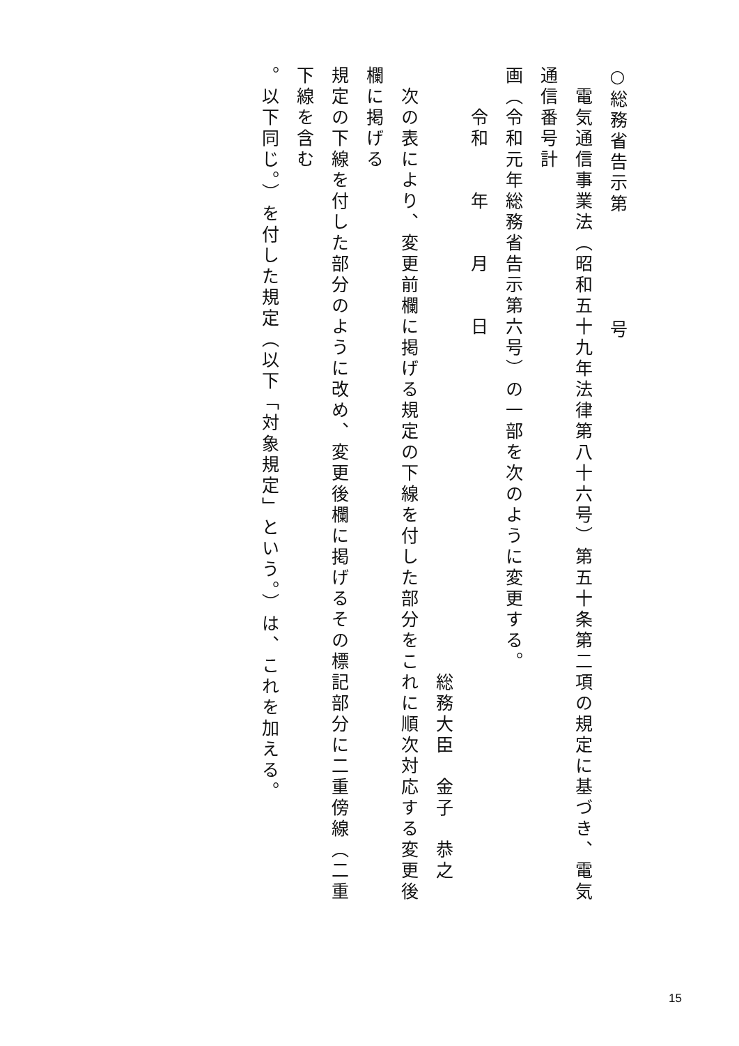○総務省告示第　　　　　号
　電気通信事業法（昭和五十九年法律第八十六号）第五十条第二項の規定に基づき、電気通信番号計
画（令和元年総務省告示第六号）の一部を次のように変更する。
　　令和　　年　　月　　日
総務大臣　金子　恭之
　次の表により、変更前欄に掲げる規定の下線を付した部分をこれに順次対応する変更後欄に掲げる
規定の下線を付した部分のように改め、変更後欄に掲げるその標記部分に二重傍線（二重下線を含む
。以下同じ。）を付した規定（以下「対象規定」という。）は、これを加える。
15